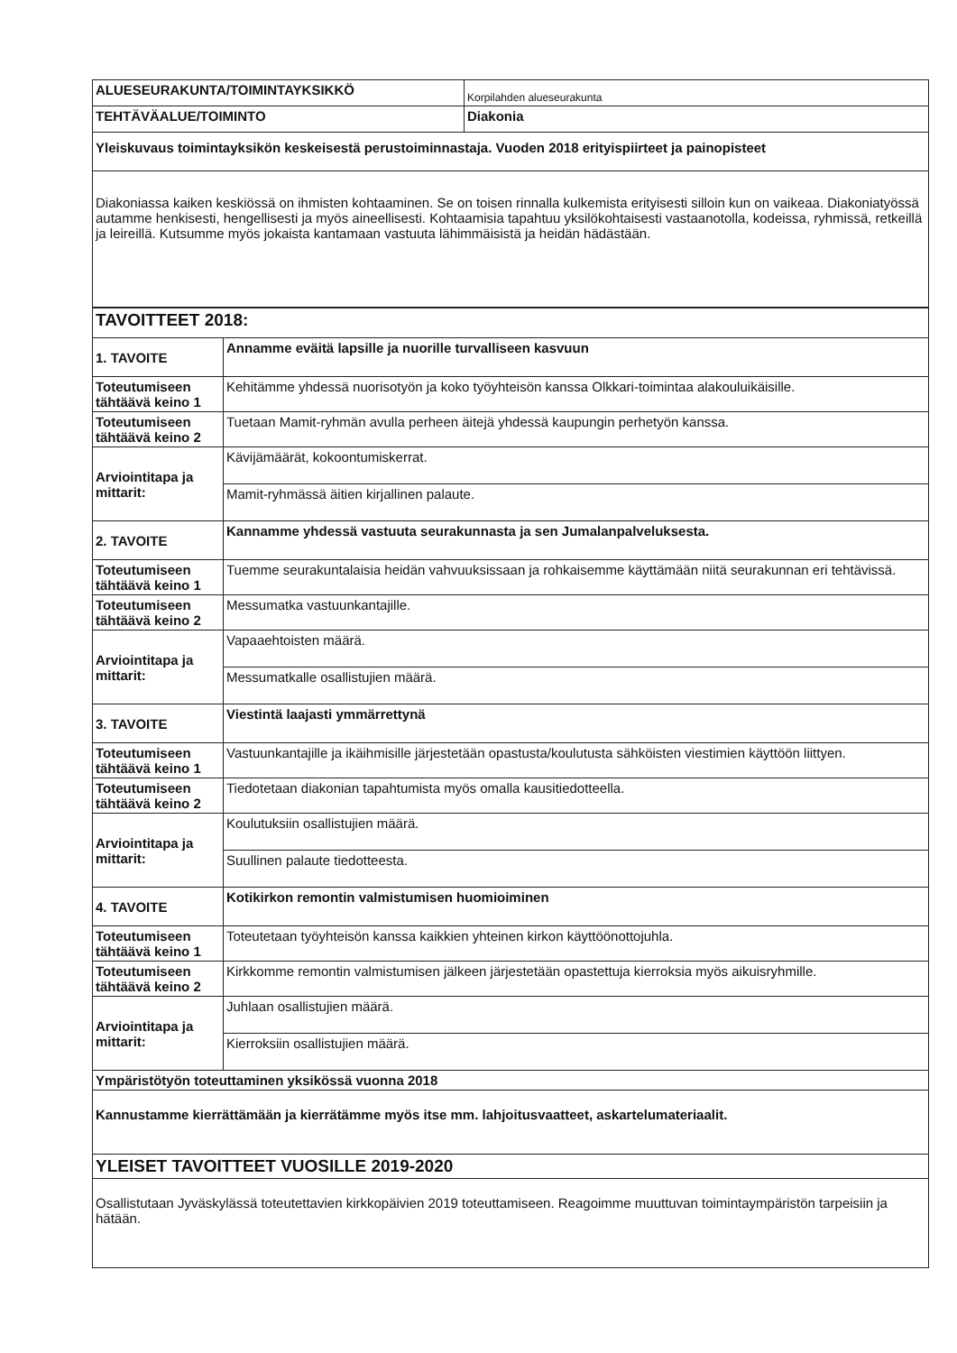| ALUESEURAKUNTA/TOIMINTAYKSIKKÖ | Korpilahden alueseurakunta |
| TEHTÄVÄALUE/TOIMINTO | Diakonia |
| Yleiskuvaus toimintayksikön keskeisestä perustoiminnastaja. Vuoden 2018 erityispiirteet ja painopisteet | |
| Diakoniassa kaiken keskiössä on ihmisten kohtaaminen. Se on toisen rinnalla kulkemista erityisesti silloin kun on vaikeaa. Diakoniatyössä autamme henkisesti, hengellisesti ja myös aineellisesti. Kohtaamisia tapahtuu yksilökohtaisesti vastaanotolla, kodeissa, ryhmissä, retkeillä ja leireillä. Kutsumme myös jokaista kantamaan vastuuta lähimmäisistä ja heidän hädästään. | |
| TAVOITTEET 2018: | |
| 1. TAVOITE | Annamme eväitä lapsille ja nuorille turvalliseen kasvuun |
| Toteutumiseen tähtäävä keino 1 | Kehitämme yhdessä nuorisotyön ja koko työyhteisön kanssa Olkkari-toimintaa alakouluikäisille. |
| Toteutumiseen tähtäävä keino 2 | Tuetaan Mamit-ryhmän avulla perheen äitejä yhdessä kaupungin perhetyön kanssa. |
| Arviointitapa ja mittarit: | Kävijämäärät, kokoontumiskerrat. |
| | Mamit-ryhmässä äitien kirjallinen palaute. |
| 2. TAVOITE | Kannamme yhdessä vastuuta seurakunnasta ja sen Jumalanpalveluksesta. |
| Toteutumiseen tähtäävä keino 1 | Tuemme seurakuntalaisia heidän vahvuuksissaan ja rohkaisemme käyttämään niitä seurakunnan eri tehtävissä. |
| Toteutumiseen tähtäävä keino 2 | Messumatka vastuunkantajille. |
| Arviointitapa ja mittarit: | Vapaaehtoisten määrä. |
| | Messumatkalle osallistujien määrä. |
| 3. TAVOITE | Viestintä laajasti ymmärrettynä |
| Toteutumiseen tähtäävä keino 1 | Vastuunkantajille ja ikäihmisille järjestetään opastusta/koulutusta sähköisten viestimien käyttöön liittyen. |
| Toteutumiseen tähtäävä keino 2 | Tiedotetaan diakonian tapahtumista myös omalla kausitiedotteella. |
| Arviointitapa ja mittarit: | Koulutuksiin osallistujien määrä. |
| | Suullinen palaute tiedotteesta. |
| 4. TAVOITE | Kotikirkon remontin valmistumisen huomioiminen |
| Toteutumiseen tähtäävä keino 1 | Toteutetaan työyhteisön kanssa kaikkien yhteinen kirkon käyttöönottojuhla. |
| Toteutumiseen tähtäävä keino 2 | Kirkkomme remontin valmistumisen jälkeen järjestetään opastettuja kierroksia myös aikuisryhmille. |
| Arviointitapa ja mittarit: | Juhlaan osallistujien määrä. |
| | Kierroksiin osallistujien määrä. |
| Ympäristötyön toteuttaminen yksikössä vuonna 2018 | |
| Kannustamme kierrättämään ja kierrätämme myös itse mm. lahjoitusvaatteet, askartelumateriaalit. | |
| YLEISET TAVOITTEET VUOSILLE 2019-2020 | |
| Osallistutaan Jyväskylässä toteutettavien kirkkopäivien 2019 toteuttamiseen. Reagoimme muuttuvan toimintaympäristön tarpeisiin ja hätään. | |